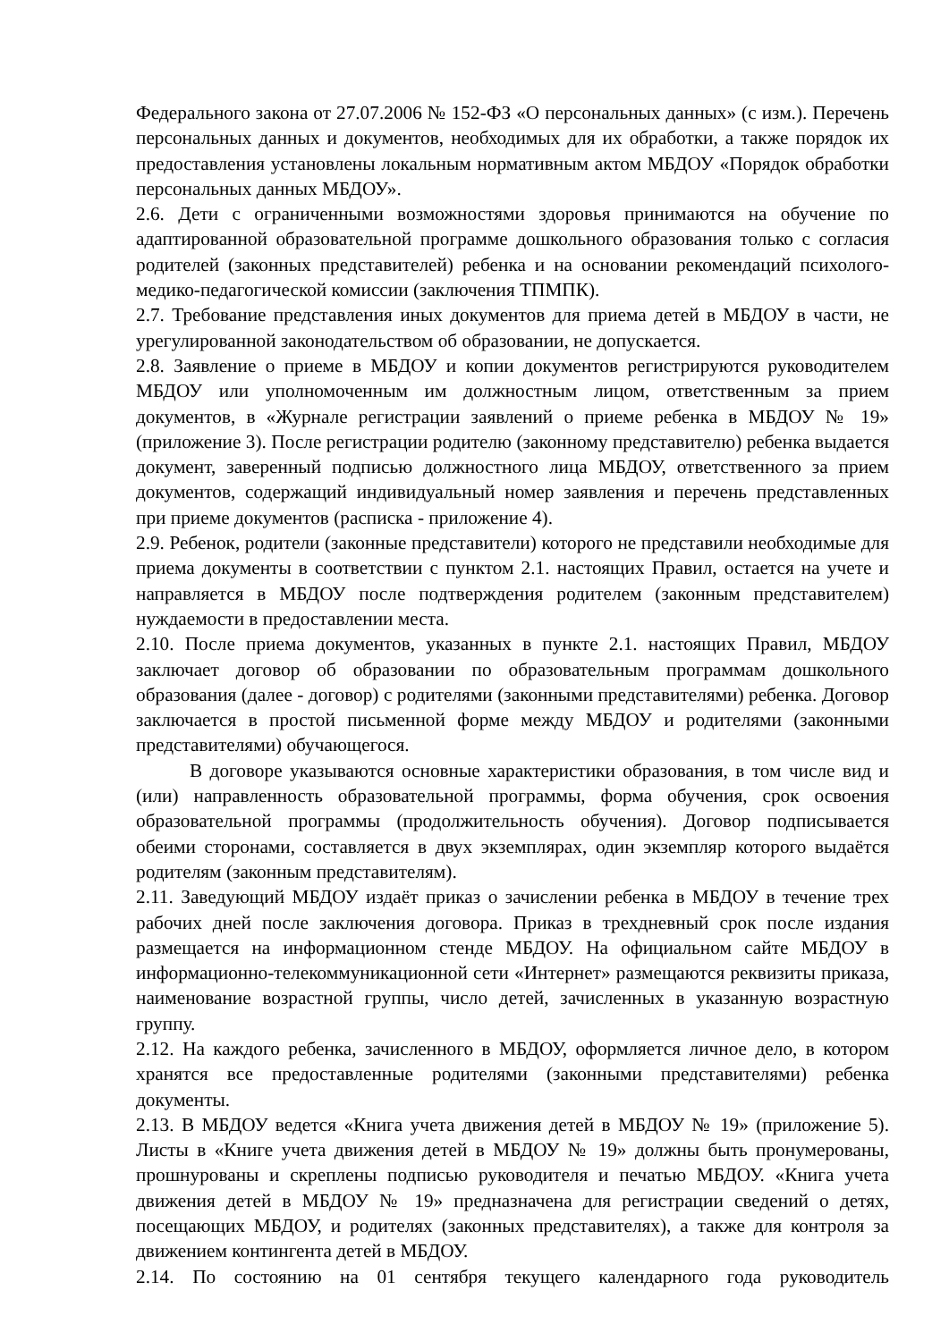Федерального закона от 27.07.2006 № 152-ФЗ «О персональных данных» (с изм.). Перечень персональных данных и документов, необходимых для их обработки, а также порядок их предоставления установлены локальным нормативным актом МБДОУ «Порядок обработки персональных данных МБДОУ».
2.6. Дети с ограниченными возможностями здоровья принимаются на обучение по адаптированной образовательной программе дошкольного образования только с согласия родителей (законных представителей) ребенка и на основании рекомендаций психолого-медико-педагогической комиссии (заключения ТПМПК).
2.7. Требование представления иных документов для приема детей в МБДОУ в части, не урегулированной законодательством об образовании, не допускается.
2.8. Заявление о приеме в МБДОУ и копии документов регистрируются руководителем МБДОУ или уполномоченным им должностным лицом, ответственным за прием документов, в «Журнале регистрации заявлений о приеме ребенка в МБДОУ № 19» (приложение 3). После регистрации родителю (законному представителю) ребенка выдается документ, заверенный подписью должностного лица МБДОУ, ответственного за прием документов, содержащий индивидуальный номер заявления и перечень представленных при приеме документов (расписка - приложение 4).
2.9. Ребенок, родители (законные представители) которого не представили необходимые для приема документы в соответствии с пунктом 2.1. настоящих Правил, остается на учете и направляется в МБДОУ после подтверждения родителем (законным представителем) нуждаемости в предоставлении места.
2.10. После приема документов, указанных в пункте 2.1. настоящих Правил, МБДОУ заключает договор об образовании по образовательным программам дошкольного образования (далее - договор) с родителями (законными представителями) ребенка. Договор заключается в простой письменной форме между МБДОУ и родителями (законными представителями) обучающегося.
В договоре указываются основные характеристики образования, в том числе вид и (или) направленность образовательной программы, форма обучения, срок освоения образовательной программы (продолжительность обучения). Договор подписывается обеими сторонами, составляется в двух экземплярах, один экземпляр которого выдаётся родителям (законным представителям).
2.11. Заведующий МБДОУ издаёт приказ о зачислении ребенка в МБДОУ в течение трех рабочих дней после заключения договора. Приказ в трехдневный срок после издания размещается на информационном стенде МБДОУ. На официальном сайте МБДОУ в информационно-телекоммуникационной сети «Интернет» размещаются реквизиты приказа, наименование возрастной группы, число детей, зачисленных в указанную возрастную группу.
2.12. На каждого ребенка, зачисленного в МБДОУ, оформляется личное дело, в котором хранятся все предоставленные родителями (законными представителями) ребенка документы.
2.13. В МБДОУ ведется «Книга учета движения детей в МБДОУ № 19» (приложение 5). Листы в «Книге учета движения детей в МБДОУ № 19» должны быть пронумерованы, прошнурованы и скреплены подписью руководителя и печатью МБДОУ. «Книга учета движения детей в МБДОУ № 19» предназначена для регистрации сведений о детях, посещающих МБДОУ, и родителях (законных представителях), а также для контроля за движением контингента детей в МБДОУ.
2.14. По состоянию на 01 сентября текущего календарного года руководитель